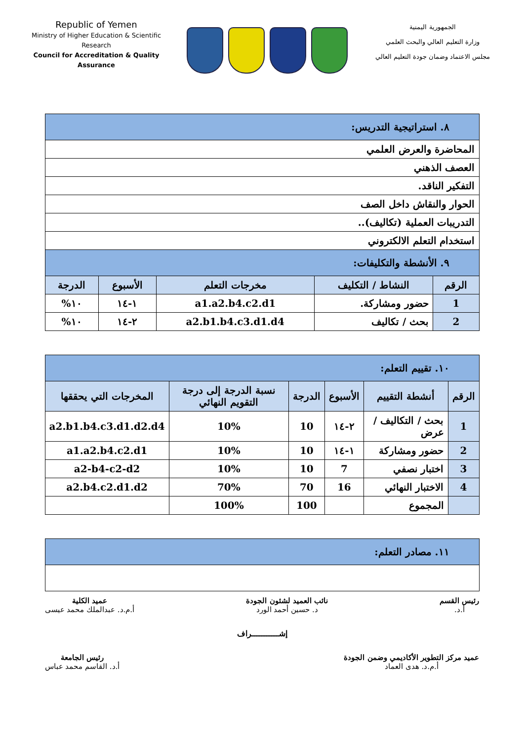Republic of Yemen
Ministry of Higher Education & Scientific Research
Council for Accreditation & Quality Assurance
الجمهورية اليمنية
وزارة التعليم العالي والبحث العلمي
مجلس الاعتماد وضمان جودة التعليم العالي
| ٨. استراتيجية التدريس: | | | | |
| المحاضرة والعرض العلمي | | | | |
| العصف الذهني | | | | |
| التفكير الناقد. | | | | |
| الحوار والنقاش داخل الصف | | | | |
| التدريبات العملية (تكاليف).. | | | | |
| استخدام التعلم الالكتروني | | | | |
| ٩. الأنشطة والتكليفات: | | | | |
| الرقم | النشاط / التكليف | مخرجات التعلم | الأسبوع | الدرجة |
| 1 | حضور ومشاركة. | a1.a2.b4.c2.d1 | ١-١٤ | ١٠% |
| 2 | بحث / تكاليف | a2.b1.b4.c3.d1.d4 | ٢-١٤ | ١٠% |
| ١٠. تقييم التعلم: | | | | | |
| الرقم | أنشطة التقييم | الأسبوع | الدرجة | نسبة الدرجة إلى درجة التقويم النهائي | المخرجات التي يحققها |
| 1 | بحث / التكاليف / عرض | ٢-١٤ | 10 | 10% | a2.b1.b4.c3.d1.d2.d4 |
| 2 | حضور ومشاركة | ١-١٤ | 10 | 10% | a1.a2.b4.c2.d1 |
| 3 | اختبار نصفي | 7 | 10 | 10% | a2-b4-c2-d2 |
| 4 | الاختبار النهائي | 16 | 70 | 70% | a2.b4.c2.d1.d2 |
| | المجموع | | 100 | 100% | |
| ١١. مصادر التعلم: |
رئيس القسم
أ.د.
نائب العميد لشئون الجودة
د. حسين أحمد الورد
عميد الكلية
أ.م.د. عبدالملك محمد عيسى
إشـــــــــــراف
عميد مركز التطوير الأكاديمي وضمن الجودة
أ.م.د. هدى العماد
رئيس الجامعة
أ.د. القاسم محمد عباس